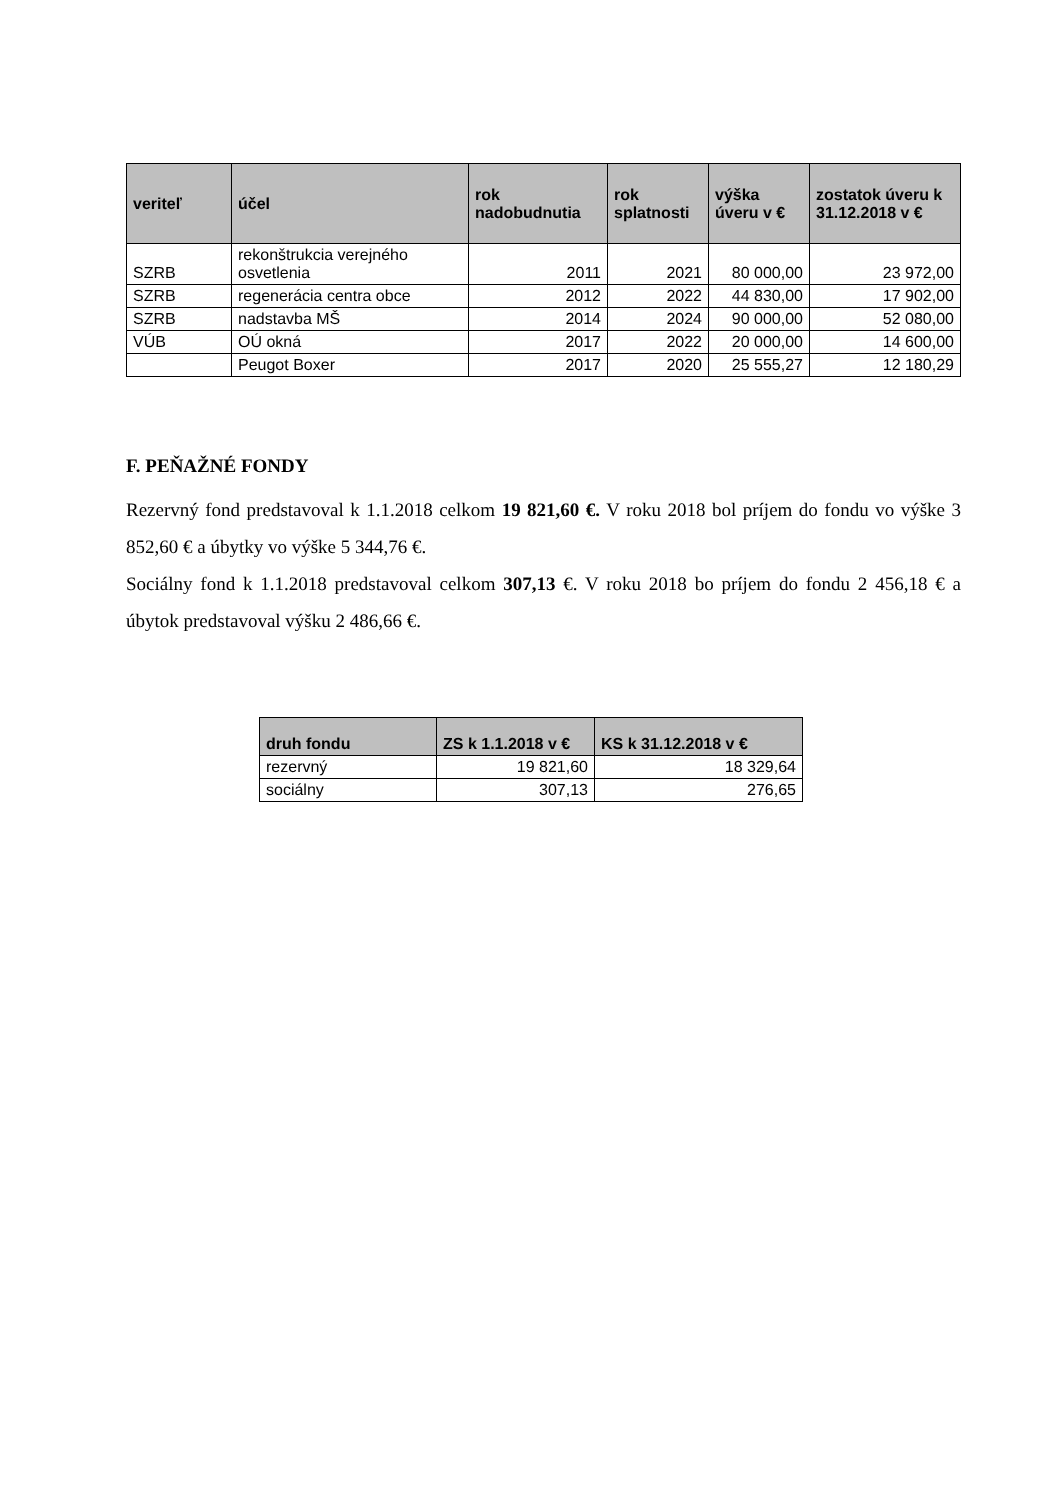| veriteľ | účel | rok nadobudnutia | rok splatnosti | výška úveru v € | zostatok úveru k 31.12.2018 v € |
| --- | --- | --- | --- | --- | --- |
| SZRB | rekonštrukcia verejného osvetlenia | 2011 | 2021 | 80 000,00 | 23 972,00 |
| SZRB | regenerácia centra obce | 2012 | 2022 | 44 830,00 | 17 902,00 |
| SZRB | nadstavba MŠ | 2014 | 2024 | 90 000,00 | 52 080,00 |
| VÚB | OÚ okná | 2017 | 2022 | 20 000,00 | 14 600,00 |
| | Peugot Boxer | 2017 | 2020 | 25 555,27 | 12 180,29 |
F. PEŇAŽNÉ FONDY
Rezervný fond predstavoval k 1.1.2018 celkom 19 821,60 €. V roku 2018 bol príjem do fondu vo výške 3 852,60 € a úbytky vo výške 5 344,76 €.
Sociálny fond k 1.1.2018 predstavoval celkom 307,13 €. V roku 2018 bo príjem do fondu 2 456,18 € a úbytok predstavoval výšku 2 486,66 €.
| druh fondu | ZS k 1.1.2018 v € | KS k 31.12.2018 v € |
| --- | --- | --- |
| rezervný | 19 821,60 | 18 329,64 |
| sociálny | 307,13 | 276,65 |